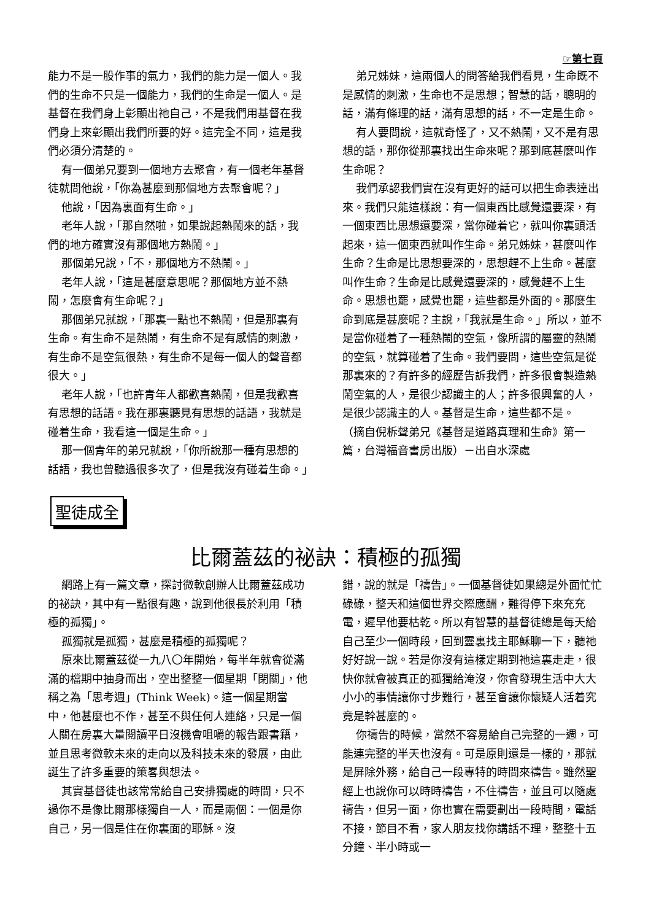☞第七頁
能力不是一股作事的氣力，我們的能力是一個人。我們的生命不只是一個能力，我們的生命是一個人。是基督在我們身上彰顯出祂自己，不是我們用基督在我們身上來彰顯出我們所要的好。這完全不同，這是我們必須分清楚的。
有一個弟兄要到一個地方去聚會，有一個老年基督徒就問他說，「你為甚麼到那個地方去聚會呢？」
他說，「因為裏面有生命。」
老年人說，「那自然啦，如果說起熱鬧來的話，我們的地方確實沒有那個地方熱鬧。」
那個弟兄說，「不，那個地方不熱鬧。」
老年人說，「這是甚麼意思呢？那個地方並不熱鬧，怎麼會有生命呢？」
那個弟兄就說，「那裏一點也不熱鬧，但是那裏有生命。有生命不是熱鬧，有生命不是有感情的刺激，有生命不是空氣很熱，有生命不是每一個人的聲音都很大。」
老年人說，「也許青年人都歡喜熱鬧，但是我歡喜有思想的話語。我在那裏聽見有思想的話語，我就是碰着生命，我看這一個是生命。」
那一個青年的弟兄就說，「你所說那一種有思想的話語，我也曾聽過很多次了，但是我沒有碰着生命。」
弟兄姊妹，這兩個人的問答給我們看見，生命既不是感情的刺激，生命也不是思想；智慧的話，聰明的話，滿有條理的話，滿有思想的話，不一定是生命。
有人要問說，這就奇怪了，又不熱鬧，又不是有思想的話，那你從那裏找出生命來呢？那到底甚麼叫作生命呢？
我們承認我們實在沒有更好的話可以把生命表達出來。我們只能這樣說：有一個東西比感覺還要深，有一個東西比思想還要深，當你碰着它，就叫你裏頭活起來，這一個東西就叫作生命。弟兄姊妹，甚麼叫作生命？生命是比思想要深的，思想趕不上生命。甚麼叫作生命？生命是比感覺還要深的，感覺趕不上生命。思想也罷，感覺也罷，這些都是外面的。那麼生命到底是甚麼呢？主說，「我就是生命。」所以，並不是當你碰着了一種熱鬧的空氣，像所謂的屬靈的熱鬧的空氣，就算碰着了生命。我們要問，這些空氣是從那裏來的？有許多的經歷告訴我們，許多很會製造熱鬧空氣的人，是很少認識主的人；許多很興奮的人，是很少認識主的人。基督是生命，這些都不是。
（摘自倪柝聲弟兄《基督是道路真理和生命》第一篇，台灣福音書房出版）－出自水深處
聖徒成全
比爾蓋茲的祕訣：積極的孤獨
網路上有一篇文章，探討微軟創辦人比爾蓋茲成功的祕訣，其中有一點很有趣，說到他很長於利用「積極的孤獨」。
孤獨就是孤獨，甚麼是積極的孤獨呢？
原來比爾蓋茲從一九八〇年開始，每半年就會從滿滿的檔期中抽身而出，空出整整一個星期「閉關」，他稱之為「思考週」(Think Week)。這一個星期當中，他甚麼也不作，甚至不與任何人連絡，只是一個人關在房裏大量閱讀平日沒機會咀嚼的報告跟書籍，並且思考微軟未來的走向以及科技未來的發展，由此誕生了許多重要的策畧與想法。
其實基督徒也該常常給自己安排獨處的時間，只不過你不是像比爾那樣獨自一人，而是兩個：一個是你自己，另一個是住在你裏面的耶穌。沒
錯，說的就是「禱告」。一個基督徒如果總是外面忙忙碌碌，整天和這個世界交際應酬，難得停下來充充電，遲早他要枯乾。所以有智慧的基督徒總是每天給自己至少一個時段，回到靈裏找主耶穌聊一下，聽祂好好說一說。若是你沒有這樣定期到祂這裏走走，很快你就會被真正的孤獨給淹沒，你會發現生活中大大小小的事情讓你寸步難行，甚至會讓你懷疑人活着究竟是幹甚麼的。
你禱告的時候，當然不容易給自己完整的一週，可能連完整的半天也沒有。可是原則還是一樣的，那就是屏除外務，給自己一段專特的時間來禱告。雖然聖經上也說你可以時時禱告，不住禱告，並且可以隨處禱告，但另一面，你也實在需要劃出一段時間，電話不接，節目不看，家人朋友找你講話不理，整整十五分鐘、半小時或一